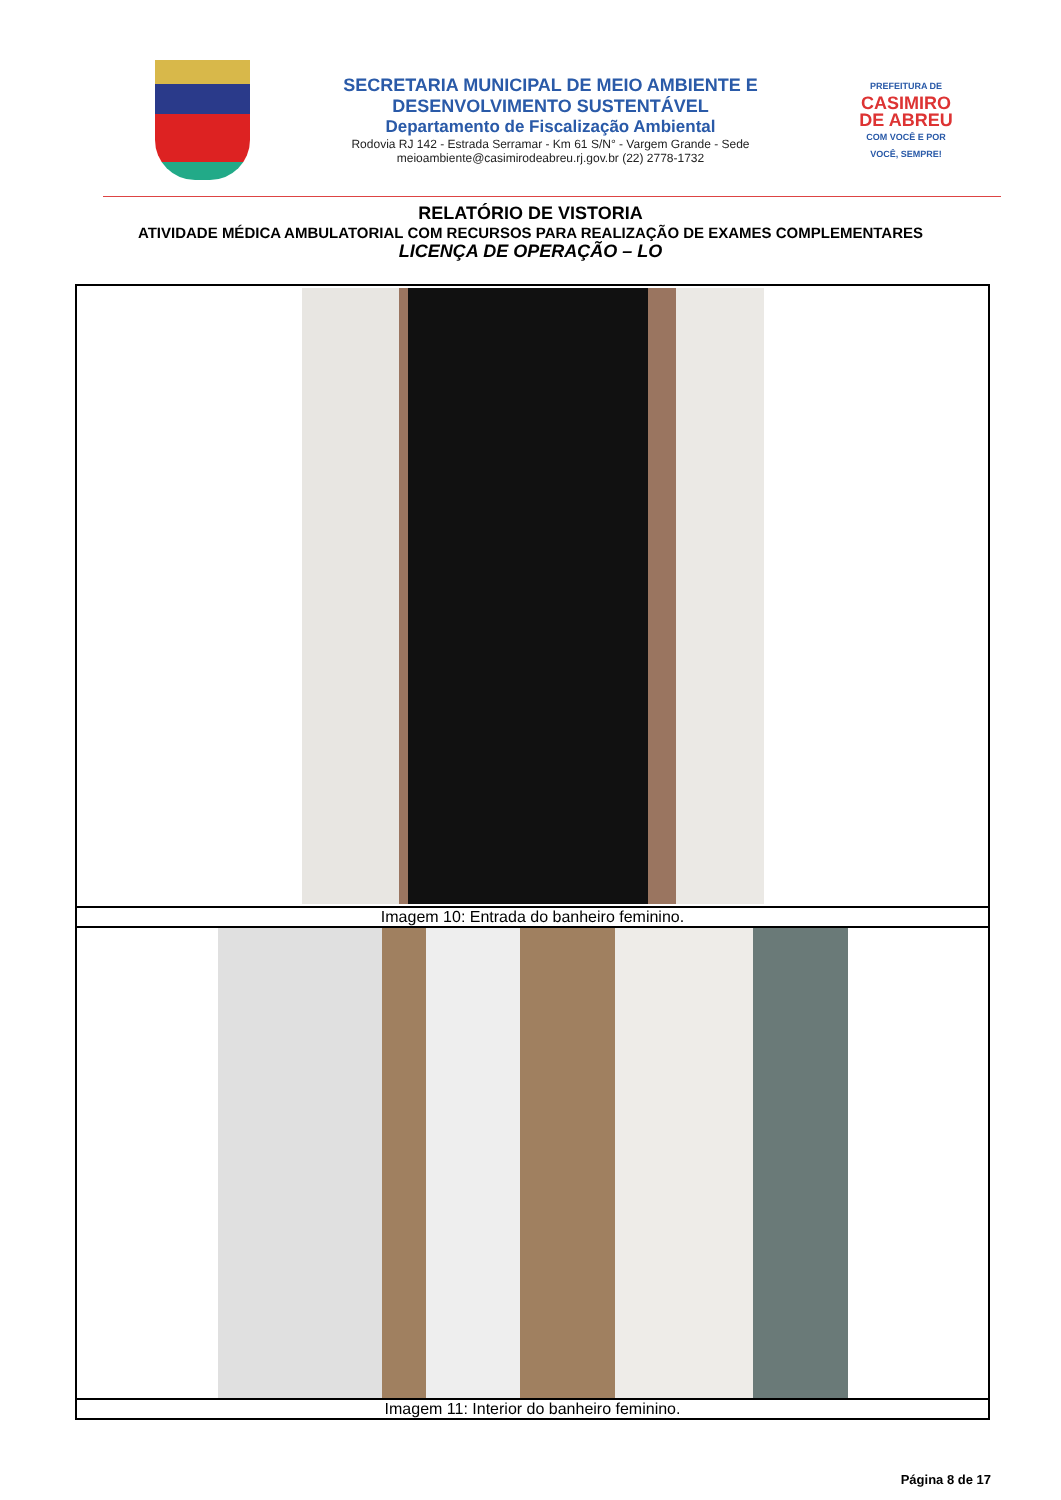SECRETARIA MUNICIPAL DE MEIO AMBIENTE E
DESENVOLVIMENTO SUSTENTÁVEL
Departamento de Fiscalização Ambiental
Rodovia RJ 142 - Estrada Serramar - Km 61 S/N° - Vargem Grande - Sede
meioambiente@casimirodeabreu.rj.gov.br (22) 2778-1732
PREFEITURA DE
CASIMIRO
DE ABREU
COM VOCÊ E POR VOCÊ, SEMPRE!
RELATÓRIO DE VISTORIA
ATIVIDADE MÉDICA AMBULATORIAL COM RECURSOS PARA REALIZAÇÃO DE EXAMES COMPLEMENTARES
LICENÇA DE OPERAÇÃO – LO
| Imagem 10: Entrada do banheiro feminino. |
| Imagem 11: Interior do banheiro feminino. |
Página 8 de 17